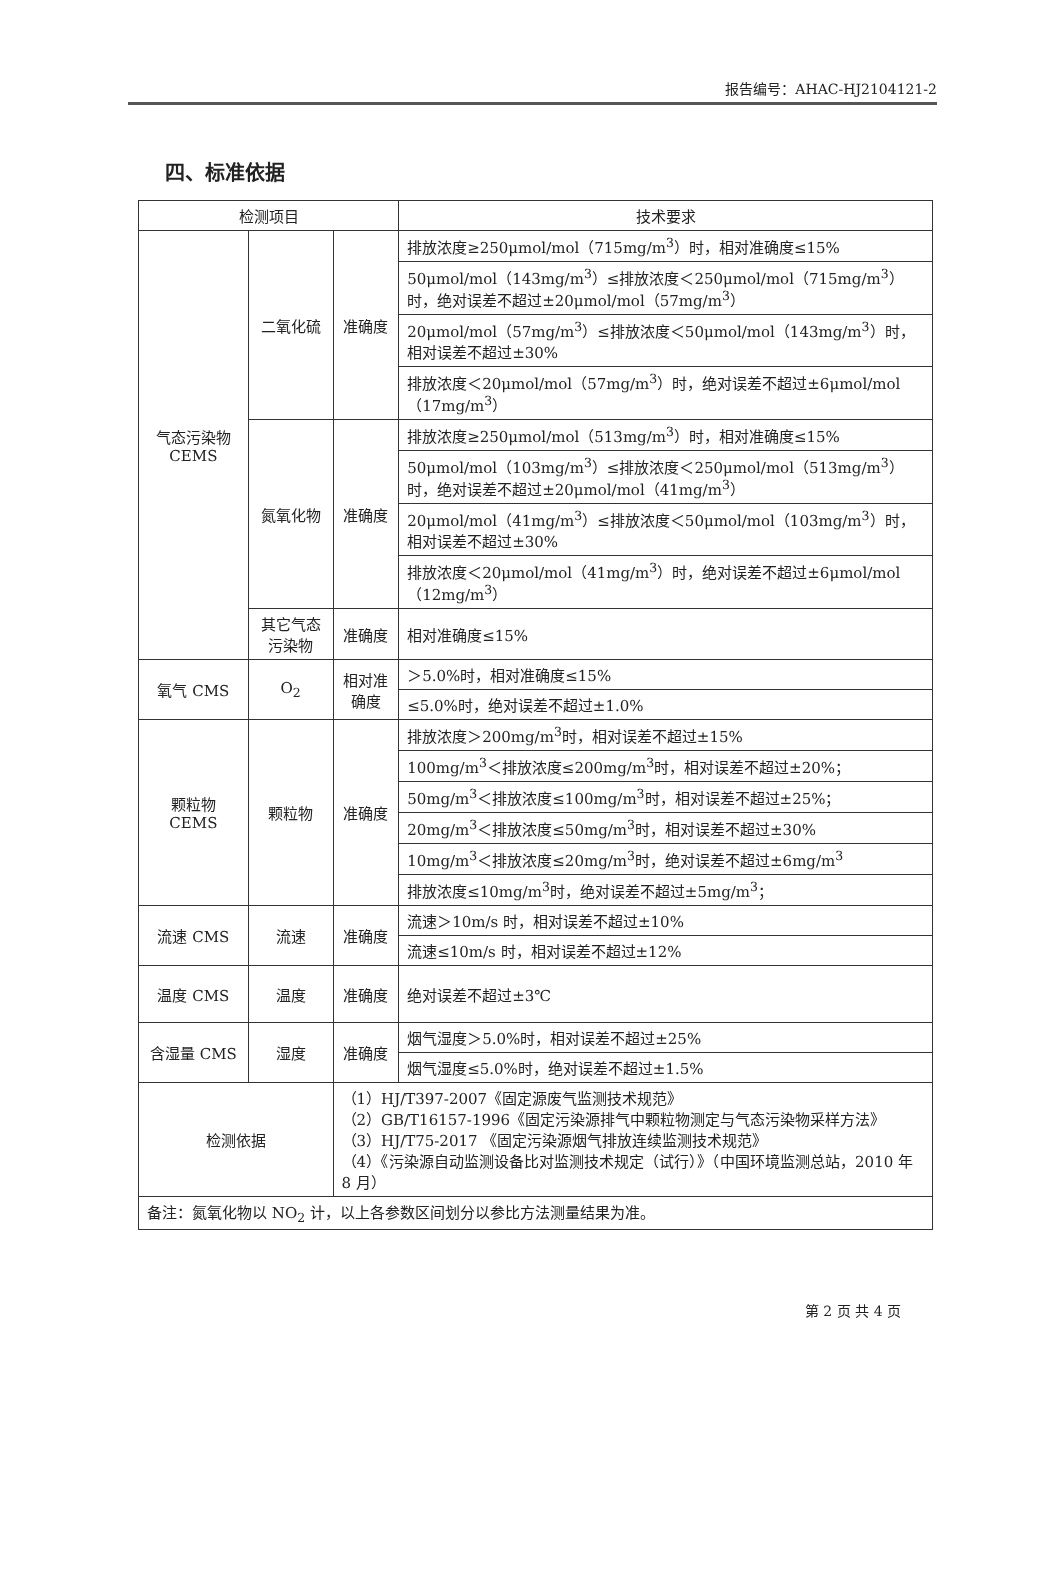报告编号：AHAC-HJ2104121-2
四、标准依据
| 检测项目 | | | 技术要求 |
| --- | --- | --- | --- |
| 气态污染物 CEMS | 二氧化硫 | 准确度 | 排放浓度≥250μmol/mol（715mg/m<sup>3</sup>）时，相对准确度≤15% |
| | | | 50μmol/mol（143mg/m<sup>3</sup>）≤排放浓度＜250μmol/mol（715mg/m<sup>3</sup>）时，绝对误差不超过±20μmol/mol（57mg/m<sup>3</sup>） |
| | | | 20μmol/mol（57mg/m<sup>3</sup>）≤排放浓度＜50μmol/mol（143mg/m<sup>3</sup>）时，相对误差不超过±30% |
| | | | 排放浓度＜20μmol/mol（57mg/m<sup>3</sup>）时，绝对误差不超过±6μmol/mol（17mg/m<sup>3</sup>） |
| | 氮氧化物 | 准确度 | 排放浓度≥250μmol/mol（513mg/m<sup>3</sup>）时，相对准确度≤15% |
| | | | 50μmol/mol（103mg/m<sup>3</sup>）≤排放浓度＜250μmol/mol（513mg/m<sup>3</sup>）时，绝对误差不超过±20μmol/mol（41mg/m<sup>3</sup>） |
| | | | 20μmol/mol（41mg/m<sup>3</sup>）≤排放浓度＜50μmol/mol（103mg/m<sup>3</sup>）时，相对误差不超过±30% |
| | | | 排放浓度＜20μmol/mol（41mg/m<sup>3</sup>）时，绝对误差不超过±6μmol/mol（12mg/m<sup>3</sup>） |
| | 其它气态污染物 | 准确度 | 相对准确度≤15% |
| 氧气 CMS | O<sub>2</sub> | 相对准确度 | ＞5.0%时，相对准确度≤15% |
| | | | ≤5.0%时，绝对误差不超过±1.0% |
| 颗粒物 CEMS | 颗粒物 | 准确度 | 排放浓度＞200mg/m<sup>3</sup>时，相对误差不超过±15% |
| | | | 100mg/m<sup>3</sup>＜排放浓度≤200mg/m<sup>3</sup>时，相对误差不超过±20%； |
| | | | 50mg/m<sup>3</sup>＜排放浓度≤100mg/m<sup>3</sup>时，相对误差不超过±25%； |
| | | | 20mg/m<sup>3</sup>＜排放浓度≤50mg/m<sup>3</sup>时，相对误差不超过±30% |
| | | | 10mg/m<sup>3</sup>＜排放浓度≤20mg/m<sup>3</sup>时，绝对误差不超过±6mg/m<sup>3</sup> |
| | | | 排放浓度≤10mg/m<sup>3</sup>时，绝对误差不超过±5mg/m<sup>3</sup>； |
| 流速 CMS | 流速 | 准确度 | 流速＞10m/s 时，相对误差不超过±10% |
| | | | 流速≤10m/s 时，相对误差不超过±12% |
| 温度 CMS | 温度 | 准确度 | 绝对误差不超过±3℃ |
| 含湿量 CMS | 湿度 | 准确度 | 烟气湿度＞5.0%时，相对误差不超过±25% |
| | | | 烟气湿度≤5.0%时，绝对误差不超过±1.5% |
| 检测依据 | | （1）HJ/T397-2007《固定源废气监测技术规范》 （2）GB/T16157-1996《固定污染源排气中颗粒物测定与气态污染物采样方法》 （3）HJ/T75-2017 《固定污染源烟气排放连续监测技术规范》 （4）《污染源自动监测设备比对监测技术规定（试行）》（中国环境监测总站，2010 年 8 月） | |
| 备注：氮氧化物以 NO<sub>2</sub> 计，以上各参数区间划分以参比方法测量结果为准。 | | | |
第 2 页 共 4 页